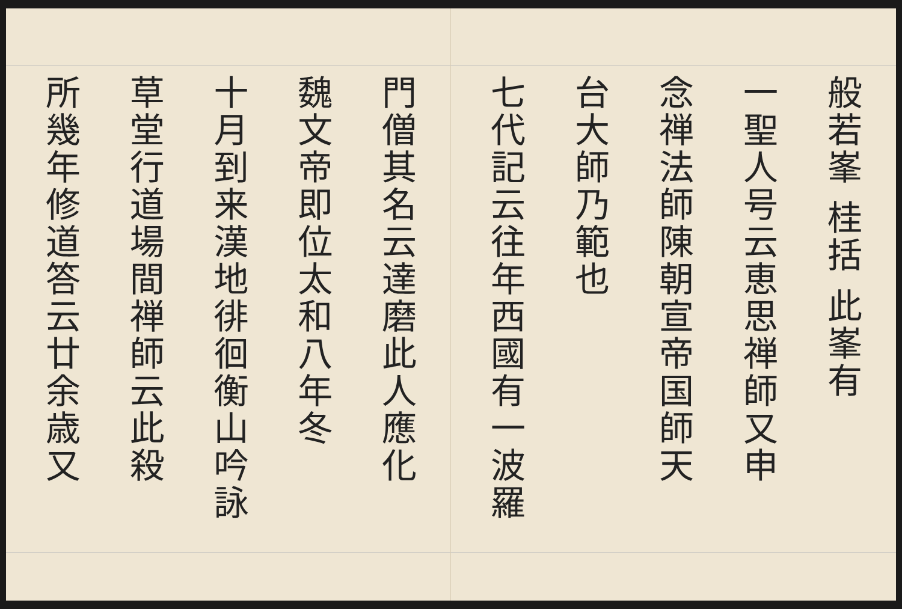般若峯 桂括 此峯有
一聖人号云恵思禅師又申
念禅法師陳朝宣帝国師天
台大師乃範也
七代記云往年西國有一波羅
門僧其名云達磨此人應化
魏文帝即位太和八年冬
十月到来漢地徘徊衡山吟詠
草堂行道場間禅師云此殺
所幾年修道答云廿余歳又